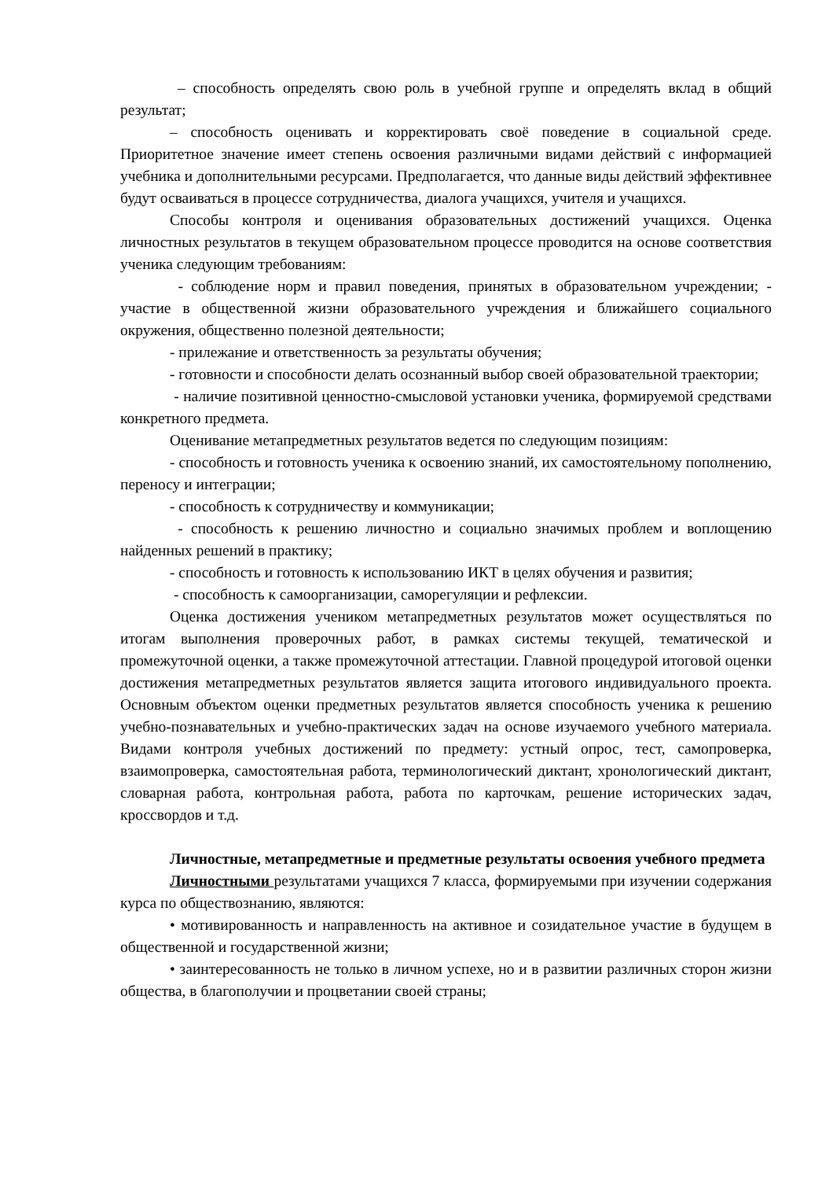– способность определять свою роль в учебной группе и определять вклад в общий результат;
– способность оценивать и корректировать своё поведение в социальной среде. Приоритетное значение имеет степень освоения различными видами действий с информацией учебника и дополнительными ресурсами. Предполагается, что данные виды действий эффективнее будут осваиваться в процессе сотрудничества, диалога учащихся, учителя и учащихся.
Способы контроля и оценивания образовательных достижений учащихся. Оценка личностных результатов в текущем образовательном процессе проводится на основе соответствия ученика следующим требованиям:
- соблюдение норм и правил поведения, принятых в образовательном учреждении; - участие в общественной жизни образовательного учреждения и ближайшего социального окружения, общественно полезной деятельности;
- прилежание и ответственность за результаты обучения;
- готовности и способности делать осознанный выбор своей образовательной траектории;
- наличие позитивной ценностно-смысловой установки ученика, формируемой средствами конкретного предмета.
Оценивание метапредметных результатов ведется по следующим позициям:
- способность и готовность ученика к освоению знаний, их самостоятельному пополнению, переносу и интеграции;
- способность к сотрудничеству и коммуникации;
- способность к решению личностно и социально значимых проблем и воплощению найденных решений в практику;
- способность и готовность к использованию ИКТ в целях обучения и развития;
- способность к самоорганизации, саморегуляции и рефлексии.
Оценка достижения учеником метапредметных результатов может осуществляться по итогам выполнения проверочных работ, в рамках системы текущей, тематической и промежуточной оценки, а также промежуточной аттестации. Главной процедурой итоговой оценки достижения метапредметных результатов является защита итогового индивидуального проекта. Основным объектом оценки предметных результатов является способность ученика к решению учебно-познавательных и учебно-практических задач на основе изучаемого учебного материала. Видами контроля учебных достижений по предмету: устный опрос, тест, самопроверка, взаимопроверка, самостоятельная работа, терминологический диктант, хронологический диктант, словарная работа, контрольная работа, работа по карточкам, решение исторических задач, кроссвордов и т.д.
Личностные, метапредметные и предметные результаты освоения учебного предмета
Личностными результатами учащихся 7 класса, формируемыми при изучении содержания курса по обществознанию, являются:
• мотивированность и направленность на активное и созидательное участие в будущем в общественной и государственной жизни;
• заинтересованность не только в личном успехе, но и в развитии различных сторон жизни общества, в благополучии и процветании своей страны;